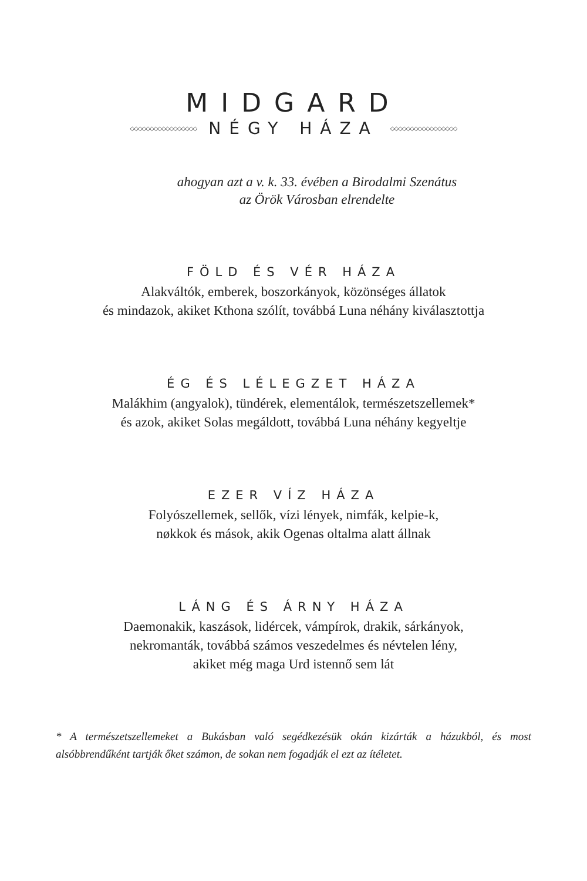MIDGARD
◇◇◇◇◇◇◇◇◇◇◇◇◇◇◇◇◇ NÉGY HÁZA ◇◇◇◇◇◇◇◇◇◇◇◇◇◇◇◇◇
ahogyan azt a v. k. 33. évében a Birodalmi Szenátus
az Örök Városban elrendelte
FÖLD ÉS VÉR HÁZA
Alakváltók, emberek, boszorkányok, közönséges állatok
és mindazok, akiket Kthona szólít, továbbá Luna néhány kiválasztottja
ÉG ÉS LÉLEGZET HÁZA
Malákhim (angyalok), tündérek, elementálok, természetszellemek*
és azok, akiket Solas megáldott, továbbá Luna néhány kegyeltje
EZER VÍZ HÁZA
Folyószellemek, sellők, vízi lények, nimfák, kelpie-k,
nøkkok és mások, akik Ogenas oltalma alatt állnak
LÁNG ÉS ÁRNY HÁZA
Daemonakik, kaszások, lidércek, vámpírok, drakik, sárkányok,
nekromanták, továbbá számos veszedelmes és névtelen lény,
akiket még maga Urd istennő sem lát
* A természetszellemeket a Bukásban való segédkezésük okán kizárták a házukból, és most alsóbbrendűként tartják őket számon, de sokan nem fogadják el ezt az ítéletet.